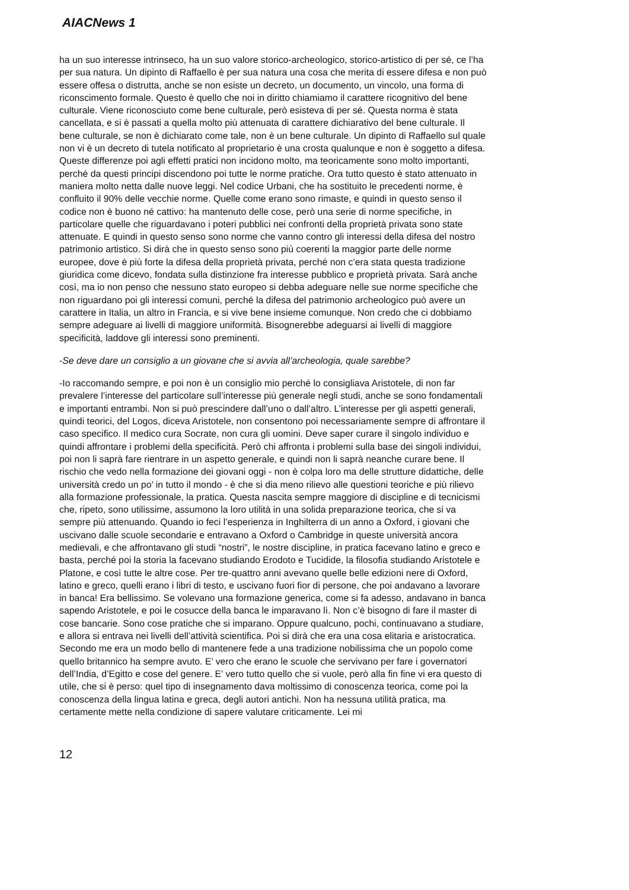AIACNews 1
ha un suo interesse intrinseco, ha un suo valore storico-archeologico, storico-artistico di per sé, ce l’ha per sua natura. Un dipinto di Raffaello è per sua natura una cosa che merita di essere difesa e non può essere offesa o distrutta, anche se non esiste un decreto, un documento, un vincolo, una forma di riconscimento formale. Questo è quello che noi in diritto chiamiamo il carattere ricognitivo del bene culturale. Viene riconosciuto come bene culturale, però esisteva di per sé. Questa norma è stata cancellata, e si è passati a quella molto più attenuata di carattere dichiarativo del bene culturale. Il bene culturale, se non è dichiarato come tale, non è un bene culturale. Un dipinto di Raffaello sul quale non vi è un decreto di tutela notificato al proprietario è una crosta qualunque e non è soggetto a difesa. Queste differenze poi agli effetti pratici non incidono molto, ma teoricamente sono molto importanti, perché da questi principi discendono poi tutte le norme pratiche. Ora tutto questo è stato attenuato in maniera molto netta dalle nuove leggi. Nel codice Urbani, che ha sostituito le precedenti norme, è confluito il 90% delle vecchie norme. Quelle come erano sono rimaste, e quindi in questo senso il codice non è buono né cattivo: ha mantenuto delle cose, però una serie di norme specifiche, in particolare quelle che riguardavano i poteri pubblici nei confronti della proprietà privata sono state attenuate. E quindi in questo senso sono norme che vanno contro gli interessi della difesa del nostro patrimonio artistico. Si dirà che in questo senso sono più coerenti la maggior parte delle norme europee, dove è più forte la difesa della proprietà privata, perché non c’era stata questa tradizione giuridica come dicevo, fondata sulla distinzione fra interesse pubblico e proprietà privata. Sarà anche così, ma io non penso che nessuno stato europeo si debba adeguare nelle sue norme specifiche che non riguardano poi gli interessi comuni, perché la difesa del patrimonio archeologico può avere un carattere in Italia, un altro in Francia, e si vive bene insieme comunque. Non credo che ci dobbiamo sempre adeguare ai livelli di maggiore uniformità. Bisognerebbe adeguarsi ai livelli di maggiore specificità, laddove gli interessi sono preminenti.
-Se deve dare un consiglio a un giovane che si avvia all’archeologia, quale sarebbe?
-Io raccomando sempre, e poi non è un consiglio mio perché lo consigliava Aristotele, di non far prevalere l’interesse del particolare sull’interesse più generale negli studi, anche se sono fondamentali e importanti entrambi. Non si può prescindere dall’uno o dall’altro. L’interesse per gli aspetti generali, quindi teorici, del Logos, diceva Aristotele, non consentono poi necessariamente sempre di affrontare il caso specifico. Il medico cura Socrate, non cura gli uomini. Deve saper curare il singolo individuo e quindi affrontare i problemi della specificità. Però chi affronta i problemi sulla base dei singoli individui, poi non li saprà fare rientrare in un aspetto generale, e quindi non li saprà neanche curare bene. Il rischio che vedo nella formazione dei giovani oggi - non è colpa loro ma delle strutture didattiche, delle università credo un po’ in tutto il mondo - è che si dia meno rilievo alle questioni teoriche e più rilievo alla formazione professionale, la pratica. Questa nascita sempre maggiore di discipline e di tecnicismi che, ripeto, sono utilissime, assumono la loro utilità in una solida preparazione teorica, che si va sempre più attenuando. Quando io feci l’esperienza in Inghilterra di un anno a Oxford, i giovani che uscivano dalle scuole secondarie e entravano a Oxford o Cambridge in queste università ancora medievali, e che affrontavano gli studi “nostri”, le nostre discipline, in pratica facevano latino e greco e basta, perché poi la storia la facevano studiando Erodoto e Tucidide, la filosofia studiando Aristotele e Platone, e così tutte le altre cose. Per tre-quattro anni avevano quelle belle edizioni nere di Oxford, latino e greco, quelli erano i libri di testo, e uscivano fuori fior di persone, che poi andavano a lavorare in banca! Era bellissimo. Se volevano una formazione generica, come si fa adesso, andavano in banca sapendo Aristotele, e poi le cosucce della banca le imparavano lì. Non c’è bisogno di fare il master di cose bancarie. Sono cose pratiche che si imparano. Oppure qualcuno, pochi, continuavano a studiare, e allora si entrava nei livelli dell’attività scientifica. Poi si dirà che era una cosa elitaria e aristocratica. Secondo me era un modo bello di mantenere fede a una tradizione nobilissima che un popolo come quello britannico ha sempre avuto. E’ vero che erano le scuole che servivano per fare i governatori dell’India, d’Egitto e cose del genere. E’ vero tutto quello che si vuole, però alla fin fine vi era questo di utile, che si è perso: quel tipo di insegnamento dava moltissimo di conoscenza teorica, come poi la conoscenza della lingua latina e greca, degli autori antichi. Non ha nessuna utilità pratica, ma certamente mette nella condizione di sapere valutare criticamente. Lei mi
12